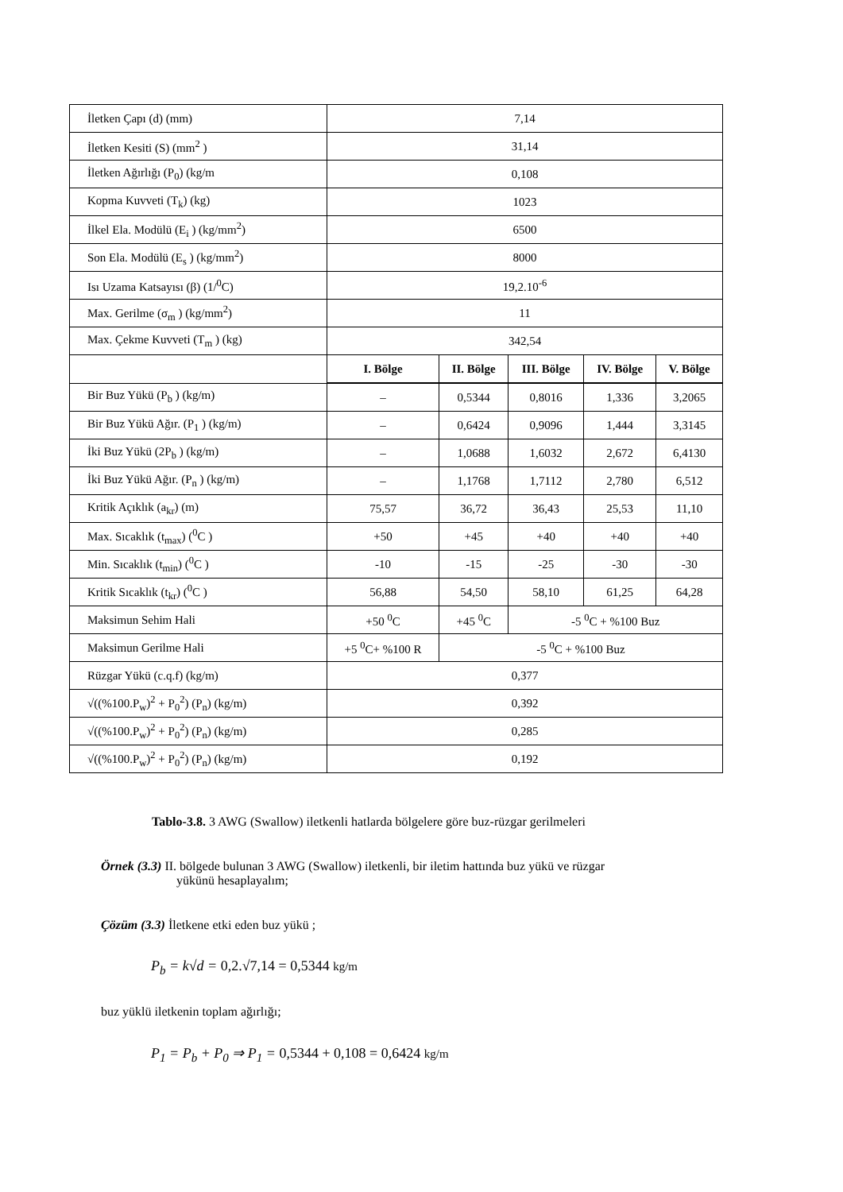| İletken Çapı (d) (mm) | 7,14 | | | | |
| İletken Kesiti (S) (mm<sup>2</sup> ) | 31,14 | | | | |
| İletken Ağırlığı (P<sub>0</sub>) (kg/m | 0,108 | | | | |
| Kopma Kuvveti (T<sub>k</sub>) (kg) | 1023 | | | | |
| İlkel Ela. Modülü (E<sub>i</sub> ) (kg/mm<sup>2</sup>) | 6500 | | | | |
| Son Ela. Modülü (E<sub>s</sub> ) (kg/mm<sup>2</sup>) | 8000 | | | | |
| Isı Uzama Katsayısı (β) (1/<sup>0</sup>C) | 19,2.10<sup>-6</sup> | | | | |
| Max. Gerilme (σ<sub>m</sub> ) (kg/mm<sup>2</sup>) | 11 | | | | |
| Max. Çekme Kuvveti (T<sub>m</sub> ) (kg) | 342,54 | | | | |
| | I. Bölge | II. Bölge | III. Bölge | IV. Bölge | V. Bölge |
| Bir Buz Yükü (P<sub>b</sub> ) (kg/m) | – | 0,5344 | 0,8016 | 1,336 | 3,2065 |
| Bir Buz Yükü Ağır. (P<sub>1</sub> ) (kg/m) | – | 0,6424 | 0,9096 | 1,444 | 3,3145 |
| İki Buz Yükü (2P<sub>b</sub> ) (kg/m) | – | 1,0688 | 1,6032 | 2,672 | 6,4130 |
| İki Buz Yükü Ağır. (P<sub>n</sub> ) (kg/m) | – | 1,1768 | 1,7112 | 2,780 | 6,512 |
| Kritik Açıklık (a<sub>kr</sub>) (m) | 75,57 | 36,72 | 36,43 | 25,53 | 11,10 |
| Max. Sıcaklık (t<sub>max</sub>) (<sup>0</sup>C ) | +50 | +45 | +40 | +40 | +40 |
| Min. Sıcaklık (t<sub>min</sub>) (<sup>0</sup>C ) | -10 | -15 | -25 | -30 | -30 |
| Kritik Sıcaklık (t<sub>kr</sub>) (<sup>0</sup>C ) | 56,88 | 54,50 | 58,10 | 61,25 | 64,28 |
| Maksimun Sehim Hali | +50 <sup>0</sup>C | +45 <sup>0</sup>C | -5 <sup>0</sup>C + %100 Buz | | |
| Maksimun Gerilme Hali | +5 <sup>0</sup>C+ %100 R | -5 <sup>0</sup>C + %100 Buz | | | |
| Rüzgar Yükü (c.q.f) (kg/m) | 0,377 | | | | |
| √((%100.P<sub>w</sub>)<sup>2</sup> + P<sub>0</sub><sup>2</sup>) (P<sub>n</sub>) (kg/m) | 0,392 | | | | |
| √((%100.P<sub>w</sub>)<sup>2</sup> + P<sub>0</sub><sup>2</sup>) (P<sub>n</sub>) (kg/m) | 0,285 | | | | |
| √((%100.P<sub>w</sub>)<sup>2</sup> + P<sub>0</sub><sup>2</sup>) (P<sub>n</sub>) (kg/m) | 0,192 | | | | |
Tablo-3.8. 3 AWG (Swallow) iletkenli hatlarda bölgelere göre buz-rüzgar gerilmeleri
Örnek (3.3) II. bölgede bulunan 3 AWG (Swallow) iletkenli, bir iletim hattında buz yükü ve rüzgar
yükünü hesaplayalım;
Çözüm (3.3) İletkene etki eden buz yükü ;
P<sub>b</sub> = k√d = 0,2.√7,14 = 0,5344 kg/m
buz yüklü iletkenin toplam ağırlığı;
P<sub>1</sub> = P<sub>b</sub> + P<sub>0</sub> ⇒ P<sub>1</sub> = 0,5344 + 0,108 = 0,6424 kg/m